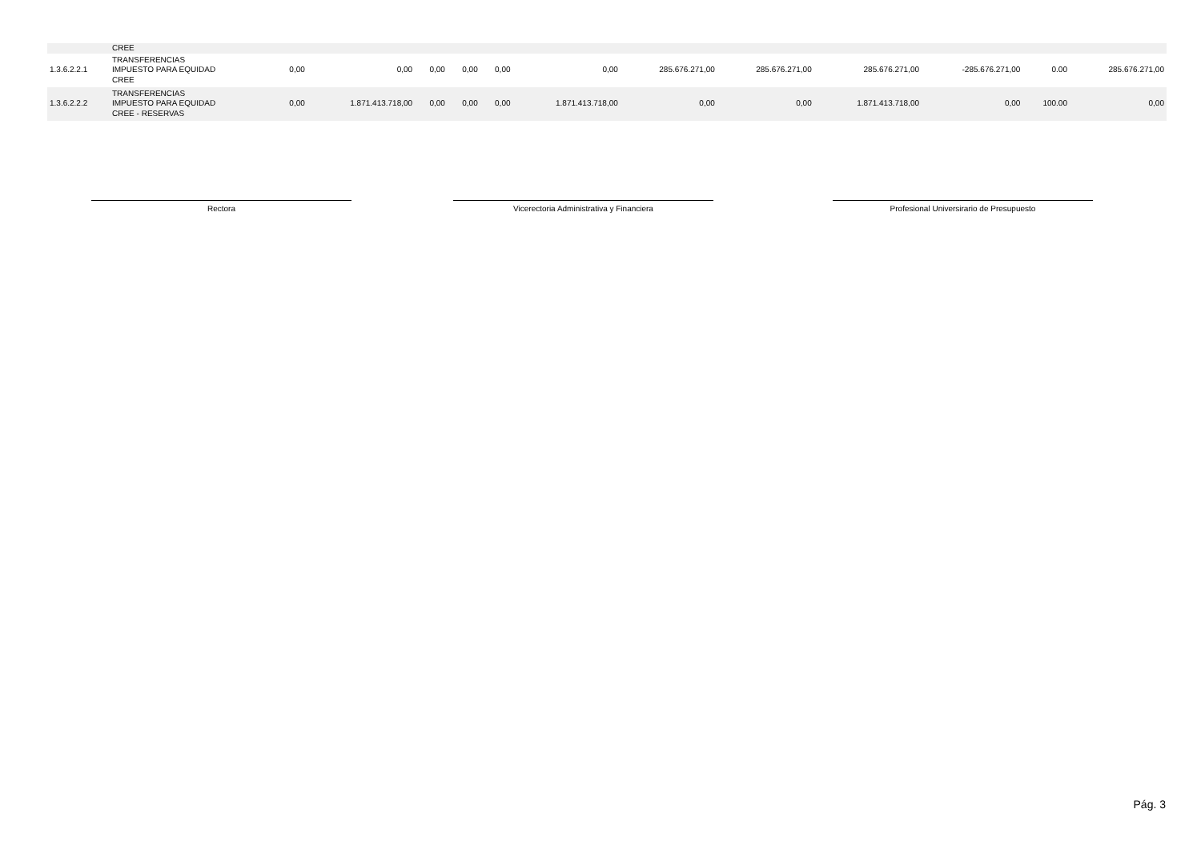| | CREE | | | | | | | | | | | | |
| 1.3.6.2.2.1 | TRANSFERENCIAS IMPUESTO PARA EQUIDAD CREE | 0,00 | 0,00 | 0,00 | 0,00 | 0,00 | 0,00 | 285.676.271,00 | 285.676.271,00 | 285.676.271,00 | -285.676.271,00 | 0.00 | 285.676.271,00 |
| 1.3.6.2.2.2 | TRANSFERENCIAS IMPUESTO PARA EQUIDAD CREE - RESERVAS | 0,00 | 1.871.413.718,00 | 0,00 | 0,00 | 0,00 | 1.871.413.718,00 | 0,00 | 0,00 | 1.871.413.718,00 | 0,00 | 100.00 | 0,00 |
Rectora Vicerectoria Administrativa y Financiera Profesional Universirario de Presupuesto
Pág. 3